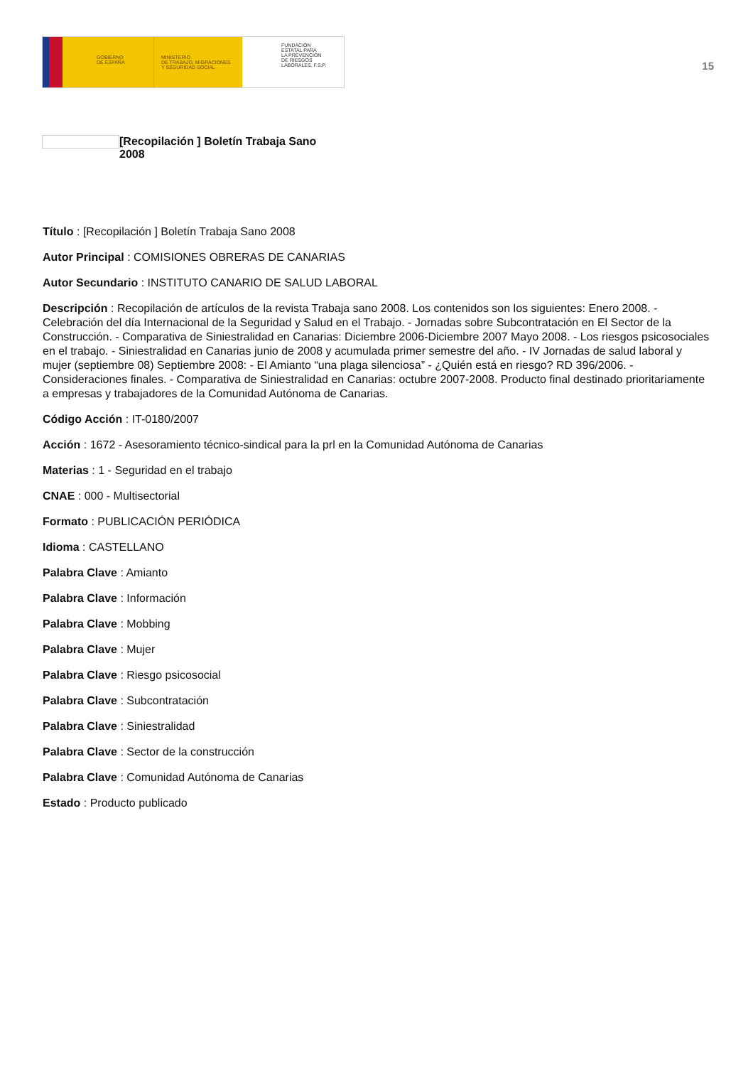GOBIERNO
DE ESPAÑA
MINISTERIO
DE TRABAJO, MIGRACIONES
Y SEGURIDAD SOCIAL
FUNDACIÓN
ESTATAL PARA
LA PREVENCIÓN
DE RIESGOS
LABORALES, F.S.P.
15
[Recopilación ] Boletín Trabaja Sano 2008
Título : [Recopilación ] Boletín Trabaja Sano 2008
Autor Principal : COMISIONES OBRERAS DE CANARIAS
Autor Secundario : INSTITUTO CANARIO DE SALUD LABORAL
Descripción : Recopilación de artículos de la revista Trabaja sano 2008. Los contenidos son los siguientes: Enero 2008. - Celebración del día Internacional de la Seguridad y Salud en el Trabajo. - Jornadas sobre Subcontratación en El Sector de la Construcción. - Comparativa de Siniestralidad en Canarias: Diciembre 2006-Diciembre 2007 Mayo 2008. - Los riesgos psicosociales en el trabajo. - Siniestralidad en Canarias junio de 2008 y acumulada primer semestre del año. - IV Jornadas de salud laboral y mujer (septiembre 08) Septiembre 2008: - El Amianto “una plaga silenciosa” - ¿Quién está en riesgo? RD 396/2006. - Consideraciones finales. - Comparativa de Siniestralidad en Canarias: octubre 2007-2008. Producto final destinado prioritariamente a empresas y trabajadores de la Comunidad Autónoma de Canarias.
Código Acción : IT-0180/2007
Acción : 1672 - Asesoramiento técnico-sindical para la prl en la Comunidad Autónoma de Canarias
Materias : 1 - Seguridad en el trabajo
CNAE : 000 - Multisectorial
Formato : PUBLICACIÓN PERIÓDICA
Idioma : CASTELLANO
Palabra Clave : Amianto
Palabra Clave : Información
Palabra Clave : Mobbing
Palabra Clave : Mujer
Palabra Clave : Riesgo psicosocial
Palabra Clave : Subcontratación
Palabra Clave : Siniestralidad
Palabra Clave : Sector de la construcción
Palabra Clave : Comunidad Autónoma de Canarias
Estado : Producto publicado